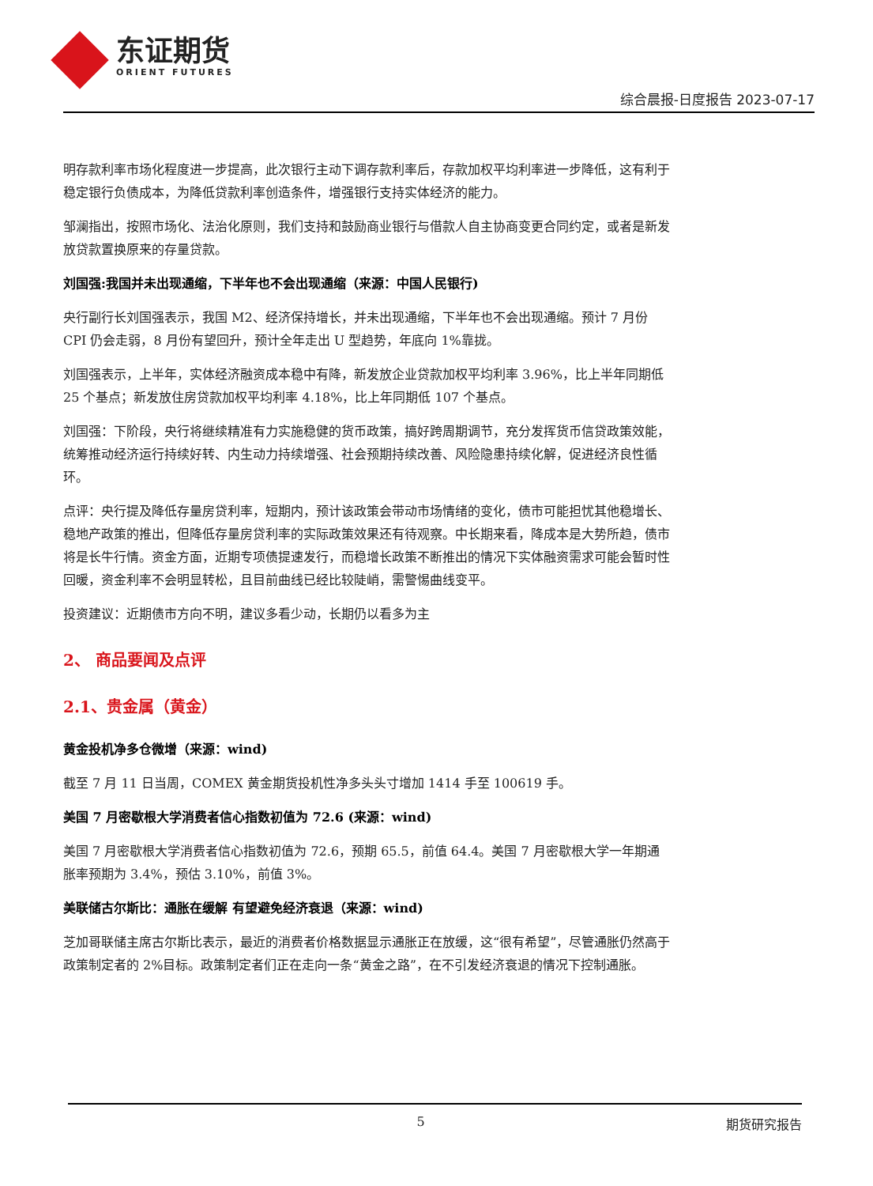东证期货
ORIENT FUTURES
综合晨报-日度报告 2023-07-17
明存款利率市场化程度进一步提高，此次银行主动下调存款利率后，存款加权平均利率进一步降低，这有利于稳定银行负债成本，为降低贷款利率创造条件，增强银行支持实体经济的能力。
邹澜指出，按照市场化、法治化原则，我们支持和鼓励商业银行与借款人自主协商变更合同约定，或者是新发放贷款置换原来的存量贷款。
刘国强:我国并未出现通缩，下半年也不会出现通缩（来源：中国人民银行)
央行副行长刘国强表示，我国 M2、经济保持增长，并未出现通缩，下半年也不会出现通缩。预计 7 月份 CPI 仍会走弱，8 月份有望回升，预计全年走出 U 型趋势，年底向 1%靠拢。
刘国强表示，上半年，实体经济融资成本稳中有降，新发放企业贷款加权平均利率 3.96%，比上半年同期低 25 个基点；新发放住房贷款加权平均利率 4.18%，比上年同期低 107 个基点。
刘国强：下阶段，央行将继续精准有力实施稳健的货币政策，搞好跨周期调节，充分发挥货币信贷政策效能，统筹推动经济运行持续好转、内生动力持续增强、社会预期持续改善、风险隐患持续化解，促进经济良性循环。
点评：央行提及降低存量房贷利率，短期内，预计该政策会带动市场情绪的变化，债市可能担忧其他稳增长、稳地产政策的推出，但降低存量房贷利率的实际政策效果还有待观察。中长期来看，降成本是大势所趋，债市将是长牛行情。资金方面，近期专项债提速发行，而稳增长政策不断推出的情况下实体融资需求可能会暂时性回暖，资金利率不会明显转松，且目前曲线已经比较陡峭，需警惕曲线变平。
投资建议：近期债市方向不明，建议多看少动，长期仍以看多为主
2、 商品要闻及点评
2.1、贵金属（黄金）
黄金投机净多仓微增（来源：wind)
截至 7 月 11 日当周，COMEX 黄金期货投机性净多头头寸增加 1414 手至 100619 手。
美国 7 月密歇根大学消费者信心指数初值为 72.6 (来源：wind)
美国 7 月密歇根大学消费者信心指数初值为 72.6，预期 65.5，前值 64.4。美国 7 月密歇根大学一年期通胀率预期为 3.4%，预估 3.10%，前值 3%。
美联储古尔斯比：通胀在缓解 有望避免经济衰退（来源：wind)
芝加哥联储主席古尔斯比表示，最近的消费者价格数据显示通胀正在放缓，这“很有希望”，尽管通胀仍然高于政策制定者的 2%目标。政策制定者们正在走向一条“黄金之路”，在不引发经济衰退的情况下控制通胀。
5 期货研究报告